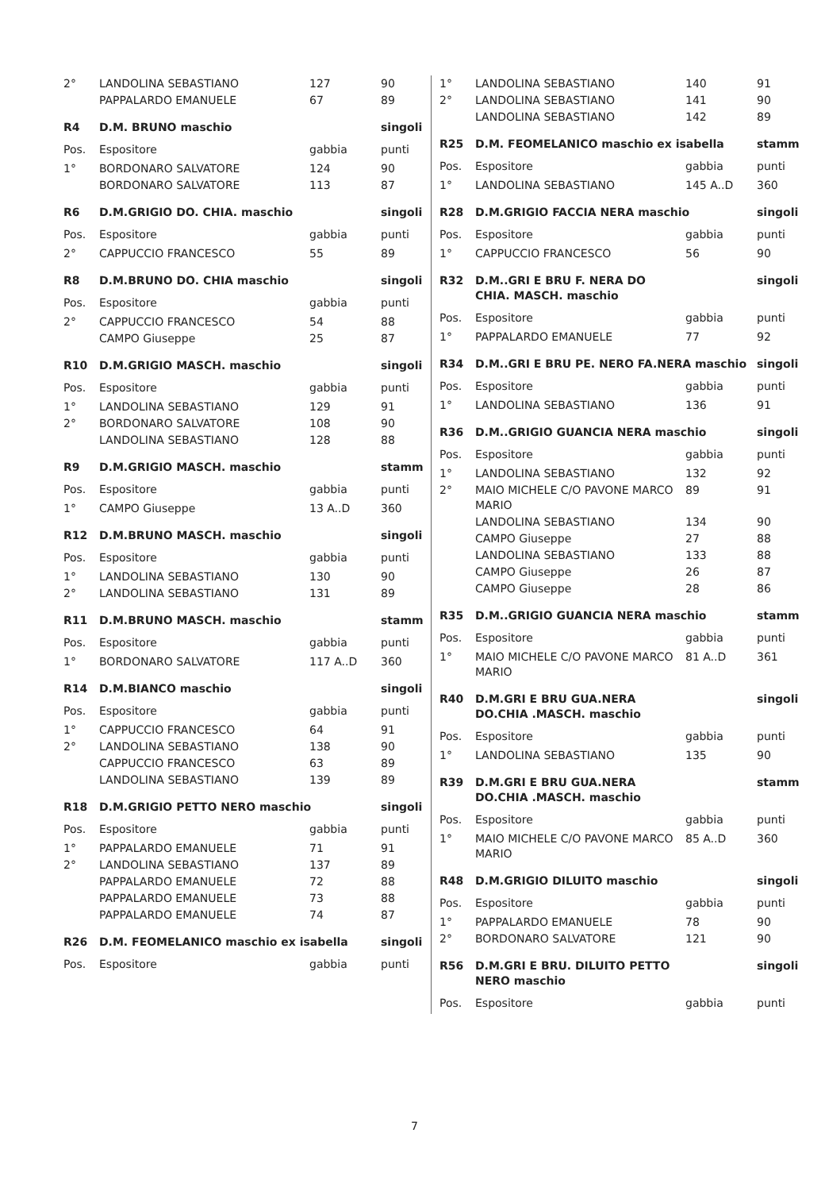| 2° | LANDOLINA SEBASTIANO | 127 | 90 |
| | PAPPALARDO EMANUELE | 67 | 89 |
| R4 | D.M. BRUNO maschio | | singoli |
| Pos. | Espositore | gabbia | punti |
| 1° | BORDONARO SALVATORE | 124 | 90 |
| | BORDONARO SALVATORE | 113 | 87 |
| R6 | D.M.GRIGIO DO. CHIA. maschio | | singoli |
| Pos. | Espositore | gabbia | punti |
| 2° | CAPPUCCIO FRANCESCO | 55 | 89 |
| R8 | D.M.BRUNO DO. CHIA maschio | | singoli |
| Pos. | Espositore | gabbia | punti |
| 2° | CAPPUCCIO FRANCESCO | 54 | 88 |
| | CAMPO Giuseppe | 25 | 87 |
| R10 | D.M.GRIGIO MASCH. maschio | | singoli |
| Pos. | Espositore | gabbia | punti |
| 1° | LANDOLINA SEBASTIANO | 129 | 91 |
| 2° | BORDONARO SALVATORE | 108 | 90 |
| | LANDOLINA SEBASTIANO | 128 | 88 |
| R9 | D.M.GRIGIO MASCH. maschio | | stamm |
| Pos. | Espositore | gabbia | punti |
| 1° | CAMPO Giuseppe | 13 A..D | 360 |
| R12 | D.M.BRUNO MASCH. maschio | | singoli |
| Pos. | Espositore | gabbia | punti |
| 1° | LANDOLINA SEBASTIANO | 130 | 90 |
| 2° | LANDOLINA SEBASTIANO | 131 | 89 |
| R11 | D.M.BRUNO MASCH. maschio | | stamm |
| Pos. | Espositore | gabbia | punti |
| 1° | BORDONARO SALVATORE | 117 A..D | 360 |
| R14 | D.M.BIANCO maschio | | singoli |
| Pos. | Espositore | gabbia | punti |
| 1° | CAPPUCCIO FRANCESCO | 64 | 91 |
| 2° | LANDOLINA SEBASTIANO | 138 | 90 |
| | CAPPUCCIO FRANCESCO | 63 | 89 |
| | LANDOLINA SEBASTIANO | 139 | 89 |
| R18 | D.M.GRIGIO PETTO NERO maschio | | singoli |
| Pos. | Espositore | gabbia | punti |
| 1° | PAPPALARDO EMANUELE | 71 | 91 |
| 2° | LANDOLINA SEBASTIANO | 137 | 89 |
| | PAPPALARDO EMANUELE | 72 | 88 |
| | PAPPALARDO EMANUELE | 73 | 88 |
| | PAPPALARDO EMANUELE | 74 | 87 |
| R26 | D.M. FEOMELANICO maschio ex isabella | | singoli |
| Pos. | Espositore | gabbia | punti |
| 1° | LANDOLINA SEBASTIANO | 140 | 91 |
| 2° | LANDOLINA SEBASTIANO | 141 | 90 |
| | LANDOLINA SEBASTIANO | 142 | 89 |
| R25 | D.M. FEOMELANICO maschio ex isabella | | stamm |
| Pos. | Espositore | gabbia | punti |
| 1° | LANDOLINA SEBASTIANO | 145 A..D | 360 |
| R28 | D.M.GRIGIO FACCIA NERA maschio | | singoli |
| Pos. | Espositore | gabbia | punti |
| 1° | CAPPUCCIO FRANCESCO | 56 | 90 |
| R32 | D.M..GRI E BRU F. NERA DO CHIA. MASCH. maschio | | singoli |
| Pos. | Espositore | gabbia | punti |
| 1° | PAPPALARDO EMANUELE | 77 | 92 |
| R34 | D.M..GRI E BRU PE. NERO FA.NERA maschio | | singoli |
| Pos. | Espositore | gabbia | punti |
| 1° | LANDOLINA SEBASTIANO | 136 | 91 |
| R36 | D.M..GRIGIO GUANCIA NERA maschio | | singoli |
| Pos. | Espositore | gabbia | punti |
| 1° | LANDOLINA SEBASTIANO | 132 | 92 |
| 2° | MAIO MICHELE C/O PAVONE MARCO MARIO | 89 | 91 |
| | LANDOLINA SEBASTIANO | 134 | 90 |
| | CAMPO Giuseppe | 27 | 88 |
| | LANDOLINA SEBASTIANO | 133 | 88 |
| | CAMPO Giuseppe | 26 | 87 |
| | CAMPO Giuseppe | 28 | 86 |
| R35 | D.M..GRIGIO GUANCIA NERA maschio | | stamm |
| Pos. | Espositore | gabbia | punti |
| 1° | MAIO MICHELE C/O PAVONE MARCO MARIO | 81 A..D | 361 |
| R40 | D.M.GRI E BRU GUA.NERA DO.CHIA .MASCH. maschio | | singoli |
| Pos. | Espositore | gabbia | punti |
| 1° | LANDOLINA SEBASTIANO | 135 | 90 |
| R39 | D.M.GRI E BRU GUA.NERA DO.CHIA .MASCH. maschio | | stamm |
| Pos. | Espositore | gabbia | punti |
| 1° | MAIO MICHELE C/O PAVONE MARCO MARIO | 85 A..D | 360 |
| R48 | D.M.GRIGIO DILUITO maschio | | singoli |
| Pos. | Espositore | gabbia | punti |
| 1° | PAPPALARDO EMANUELE | 78 | 90 |
| 2° | BORDONARO SALVATORE | 121 | 90 |
| R56 | D.M.GRI E BRU. DILUITO PETTO NERO maschio | | singoli |
| Pos. | Espositore | gabbia | punti |
7